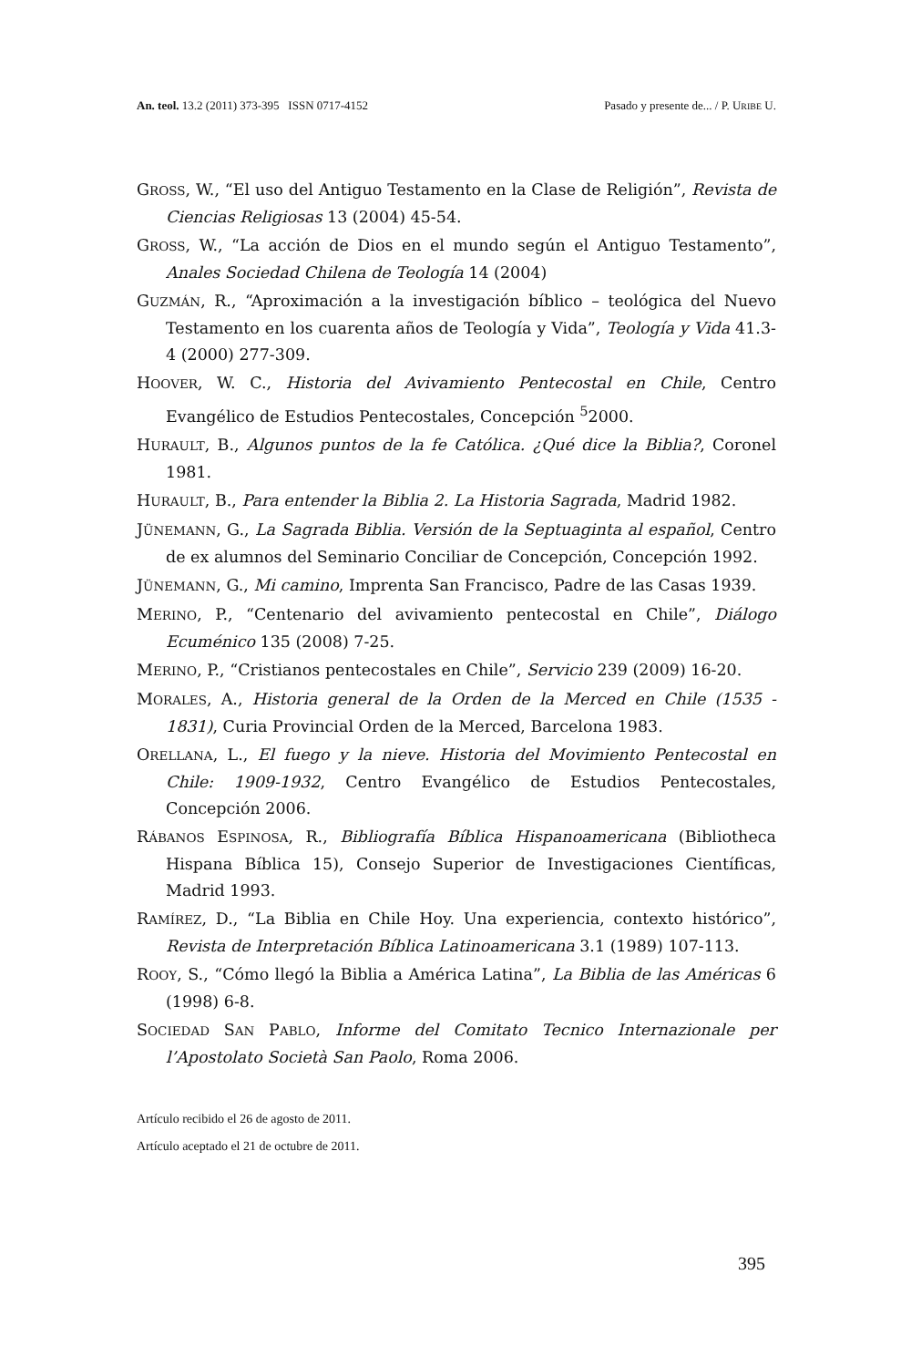An. teol. 13.2 (2011) 373-395 ISSN 0717-4152 Pasado y presente de... / P. URIBE U.
GROSS, W., “El uso del Antiguo Testamento en la Clase de Religión”, Revista de Ciencias Religiosas 13 (2004) 45-54.
GROSS, W., “La acción de Dios en el mundo según el Antiguo Testamento”, Anales Sociedad Chilena de Teología 14 (2004)
GUZMÁN, R., “Aproximación a la investigación bíblico – teológica del Nuevo Testamento en los cuarenta años de Teología y Vida”, Teología y Vida 41.3-4 (2000) 277-309.
HOOVER, W. C., Historia del Avivamiento Pentecostal en Chile, Centro Evangélico de Estudios Pentecostales, Concepción <sup>5</sup>2000.
HURAULT, B., Algunos puntos de la fe Católica. ¿Qué dice la Biblia?, Coronel 1981.
HURAULT, B., Para entender la Biblia 2. La Historia Sagrada, Madrid 1982.
JÜNEMANN, G., La Sagrada Biblia. Versión de la Septuaginta al español, Centro de ex alumnos del Seminario Conciliar de Concepción, Concepción 1992.
JÜNEMANN, G., Mi camino, Imprenta San Francisco, Padre de las Casas 1939.
MERINO, P., “Centenario del avivamiento pentecostal en Chile”, Diálogo Ecuménico 135 (2008) 7-25.
MERINO, P., “Cristianos pentecostales en Chile”, Servicio 239 (2009) 16-20.
MORALES, A., Historia general de la Orden de la Merced en Chile (1535 - 1831), Curia Provincial Orden de la Merced, Barcelona 1983.
ORELLANA, L., El fuego y la nieve. Historia del Movimiento Pentecostal en Chile: 1909-1932, Centro Evangélico de Estudios Pentecostales, Concepción 2006.
RÁBANOS ESPINOSA, R., Bibliografía Bíblica Hispanoamericana (Bibliotheca Hispana Bíblica 15), Consejo Superior de Investigaciones Científicas, Madrid 1993.
RAMÍREZ, D., “La Biblia en Chile Hoy. Una experiencia, contexto histórico”, Revista de Interpretación Bíblica Latinoamericana 3.1 (1989) 107-113.
ROOY, S., “Cómo llegó la Biblia a América Latina”, La Biblia de las Américas 6 (1998) 6-8.
SOCIEDAD SAN PABLO, Informe del Comitato Tecnico Internazionale per l’Apostolato Società San Paolo, Roma 2006.
Artículo recibido el 26 de agosto de 2011.
Artículo aceptado el 21 de octubre de 2011.
395